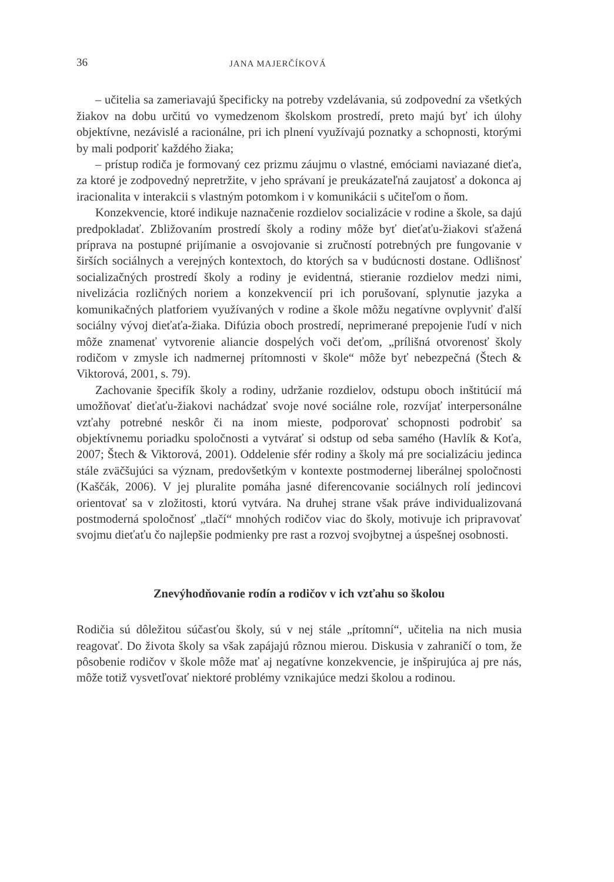36 JANA MAJERČÍKOVÁ
– učitelia sa zameriavajú špecificky na potreby vzdelávania, sú zodpovední za všetkých žiakov na dobu určitú vo vymedzenom školskom prostredí, preto majú byť ich úlohy objektívne, nezávislé a racionálne, pri ich plnení využívajú poznatky a schopnosti, ktorými by mali podporiť každého žiaka;
– prístup rodiča je formovaný cez prizmu záujmu o vlastné, emóciami naviazané dieťa, za ktoré je zodpovedný nepretržite, v jeho správaní je preukázateľná zaujatosť a dokonca aj iracionalita v interakcii s vlastným potomkom i v komunikácii s učiteľom o ňom.
Konzekvencie, ktoré indikuje naznačenie rozdielov socializácie v rodine a škole, sa dajú predpokladať. Zbližovaním prostredí školy a rodiny môže byť dieťaťu-žiakovi sťažená príprava na postupné prijímanie a osvojovanie si zručností potrebných pre fungovanie v širších sociálnych a verejných kontextoch, do ktorých sa v budúcnosti dostane. Odlišnosť socializačných prostredí školy a rodiny je evidentná, stieranie rozdielov medzi nimi, nivelizácia rozličných noriem a konzekvencií pri ich porušovaní, splynutie jazyka a komunikačných platforiem využívaných v rodine a škole môžu negatívne ovplyvniť ďalší sociálny vývoj dieťaťa-žiaka. Difúzia oboch prostredí, neprimerané prepojenie ľudí v nich môže znamenať vytvorenie aliancie dospelých voči deťom, „prílišná otvorenosť školy rodičom v zmysle ich nadmernej prítomnosti v škole“ môže byť nebezpečná (Štech & Viktorová, 2001, s. 79).
Zachovanie špecifík školy a rodiny, udržanie rozdielov, odstupu oboch inštitúcií má umožňovať dieťaťu-žiakovi nachádzať svoje nové sociálne role, rozvíjať interpersonálne vzťahy potrebné neskôr či na inom mieste, podporovať schopnosti podrobiť sa objektívnemu poriadku spoločnosti a vytvárať si odstup od seba samého (Havlík & Koťa, 2007; Štech & Viktorová, 2001). Oddelenie sfér rodiny a školy má pre socializáciu jedinca stále zväčšujúci sa význam, predovšetkým v kontexte postmodernej liberálnej spoločnosti (Kaščák, 2006). V jej pluralite pomáha jasné diferencovanie sociálnych rolí jedincovi orientovať sa v zložitosti, ktorú vytvára. Na druhej strane však práve individualizovaná postmoderná spoločnosť „tlačí“ mnohých rodičov viac do školy, motivuje ich pripravovať svojmu dieťaťu čo najlepšie podmienky pre rast a rozvoj svojbytnej a úspešnej osobnosti.
Znevýhodňovanie rodín a rodičov v ich vzťahu so školou
Rodičia sú dôležitou súčasťou školy, sú v nej stále „prítomní“, učitelia na nich musia reagovať. Do života školy sa však zapájajú rôznou mierou. Diskusia v zahraničí o tom, že pôsobenie rodičov v škole môže mať aj negatívne konzekvencie, je inšpirujúca aj pre nás, môže totiž vysvetľovať niektoré problémy vznikajúce medzi školou a rodinou.